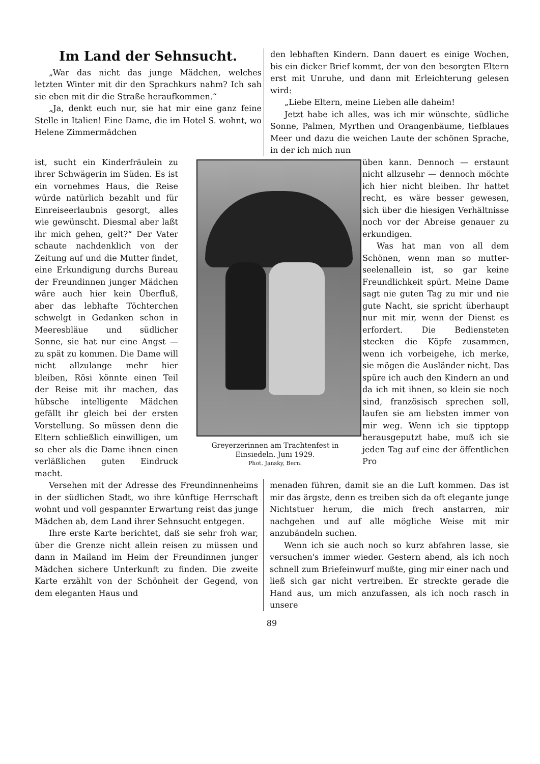Im Land der Sehnsucht.
„War das nicht das junge Mädchen, welches letzten Winter mit dir den Sprachkurs nahm? Ich sah sie eben mit dir die Straße herauf­kommen.“
„Ja, denkt euch nur, sie hat mir eine ganz feine Stelle in Italien! Eine Dame, die im Hotel S. wohnt, wo Helene Zimmermädchen
ist, sucht ein Kinderfräulein zu ihrer Schwägerin im Süden. Es ist ein vornehmes Haus, die Reise würde natürlich bezahlt und für Einreiseerlaubnis ge­sorgt, alles wie gewünscht. Diesmal aber laßt ihr mich gehen, gelt?“ Der Vater schaute nachdenklich von der Zeitung auf und die Mutter findet, eine Erkundigung durchs Bureau der Freundinnen junger Mäd­chen wäre auch hier kein Über­fluß, aber das lebhafte Töch­terchen schwelgt in Gedanken schon in Meeresbläue und süd­licher Sonne, sie hat nur eine Angst — zu spät zu kommen. Die Dame will nicht allzulange mehr hier bleiben, Rösi könnte einen Teil der Reise mit ihr machen, das hübsche intelligente Mädchen gefällt ihr gleich bei der ersten Vorstellung. So müs­sen denn die Eltern schließlich einwilligen, um so eher als die Dame ihnen einen ver­läßlichen guten Eindruck macht.
Versehen mit der Adresse des Freundinnen­heims in der südlichen Stadt, wo ihre künftige Herrschaft wohnt und voll gespannter Erwartung reist das junge Mädchen ab, dem Land ihrer Sehnsucht entgegen.
Ihre erste Karte berichtet, daß sie sehr froh war, über die Grenze nicht allein reisen zu müs­sen und dann in Mailand im Heim der Freun­dinnen junger Mädchen sichere Unterkunft zu finden. Die zweite Karte erzählt von der Schön­heit der Gegend, von dem eleganten Haus und
Greyerzerinnen am Trachtenfest in Einsiedeln. Juni 1929.
Phot. Jansky, Bern.
den lebhaften Kindern. Dann dauert es einige Wochen, bis ein dicker Brief kommt, der von den besorgten Eltern erst mit Unruhe, und dann mit Erleichterung gelesen wird:
„Liebe Eltern, meine Lieben alle daheim!
Jetzt habe ich alles, was ich mir wünschte, südliche Sonne, Palmen, Myrthen und Orangen­bäume, tiefblaues Meer und dazu die weichen Laute der schönen Sprache, in der ich mich nun
üben kann. Dennoch — er­staunt nicht allzusehr — den­noch möchte ich hier nicht bleiben. Ihr hattet recht, es wäre besser gewesen, sich über die hiesigen Verhältnisse noch vor der Abreise genauer zu erkundigen.
Was hat man von all dem Schönen, wenn man so mutter­seelenallein ist, so gar keine Freundlichkeit spürt. Meine Dame sagt nie guten Tag zu mir und nie gute Nacht, sie spricht überhaupt nur mit mir, wenn der Dienst es erfordert. Die Bediensteten stecken die Köpfe zusammen, wenn ich vor­beigehe, ich merke, sie mögen die Ausländer nicht. Das spüre ich auch den Kindern an und da ich mit ihnen, so klein sie noch sind, französisch sprechen soll, laufen sie am liebsten immer von mir weg. Wenn ich sie tipptopp herausgeputzt habe, muß ich sie jeden Tag auf eine der öffentlichen Pro­
menaden führen, damit sie an die Luft kommen. Das ist mir das ärgste, denn es treiben sich da oft elegante junge Nichtstuer herum, die mich frech anstarren, mir nachgehen und auf alle mögliche Weise mit mir anzubändeln suchen.
Wenn ich sie auch noch so kurz abfahren lasse, sie versuchen's immer wieder. Gestern abend, als ich noch schnell zum Briefeinwurf mußte, ging mir einer nach und ließ sich gar nicht ver­treiben. Er streckte gerade die Hand aus, um mich anzufassen, als ich noch rasch in unsere
89